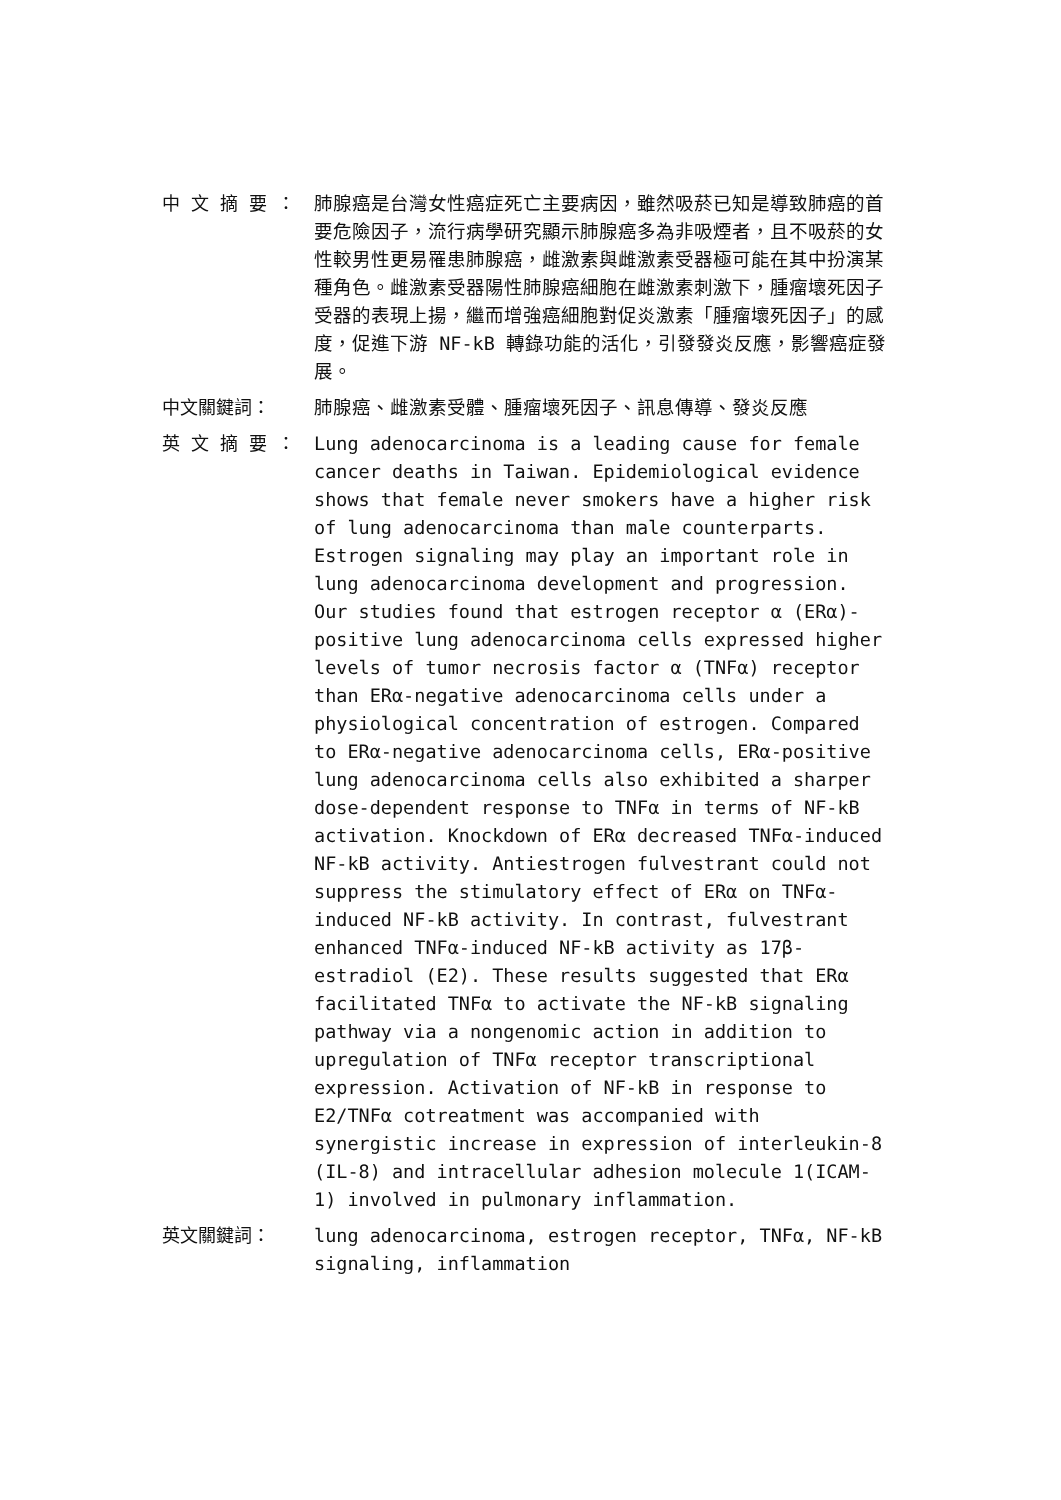中 文 摘 要 ： 肺腺癌是台灣女性癌症死亡主要病因，雖然吸菸已知是導致肺癌的首要危險因子，流行病學研究顯示肺腺癌多為非吸煙者，且不吸菸的女性較男性更易罹患肺腺癌，雌激素與雌激素受器極可能在其中扮演某種角色。雌激素受器陽性肺腺癌細胞在雌激素刺激下，腫瘤壞死因子受器的表現上揚，繼而增強癌細胞對促炎激素「腫瘤壞死因子」的感度，促進下游 NF-kB 轉錄功能的活化，引發發炎反應，影響癌症發展。
中文關鍵詞： 肺腺癌、雌激素受體、腫瘤壞死因子、訊息傳導、發炎反應
英 文 摘 要 ： Lung adenocarcinoma is a leading cause for female cancer deaths in Taiwan. Epidemiological evidence shows that female never smokers have a higher risk of lung adenocarcinoma than male counterparts. Estrogen signaling may play an important role in lung adenocarcinoma development and progression. Our studies found that estrogen receptor α (ERα)-positive lung adenocarcinoma cells expressed higher levels of tumor necrosis factor α (TNFα) receptor than ERα-negative adenocarcinoma cells under a physiological concentration of estrogen. Compared to ERα-negative adenocarcinoma cells, ERα-positive lung adenocarcinoma cells also exhibited a sharper dose-dependent response to TNFα in terms of NF-kB activation. Knockdown of ERα decreased TNFα-induced NF-kB activity. Antiestrogen fulvestrant could not suppress the stimulatory effect of ERα on TNFα-induced NF-kB activity. In contrast, fulvestrant enhanced TNFα-induced NF-kB activity as 17β-estradiol (E2). These results suggested that ERα facilitated TNFα to activate the NF-kB signaling pathway via a nongenomic action in addition to upregulation of TNFα receptor transcriptional expression. Activation of NF-kB in response to E2/TNFα cotreatment was accompanied with synergistic increase in expression of interleukin-8 (IL-8) and intracellular adhesion molecule 1(ICAM-1) involved in pulmonary inflammation.
英文關鍵詞： lung adenocarcinoma, estrogen receptor, TNFα, NF-kB signaling, inflammation